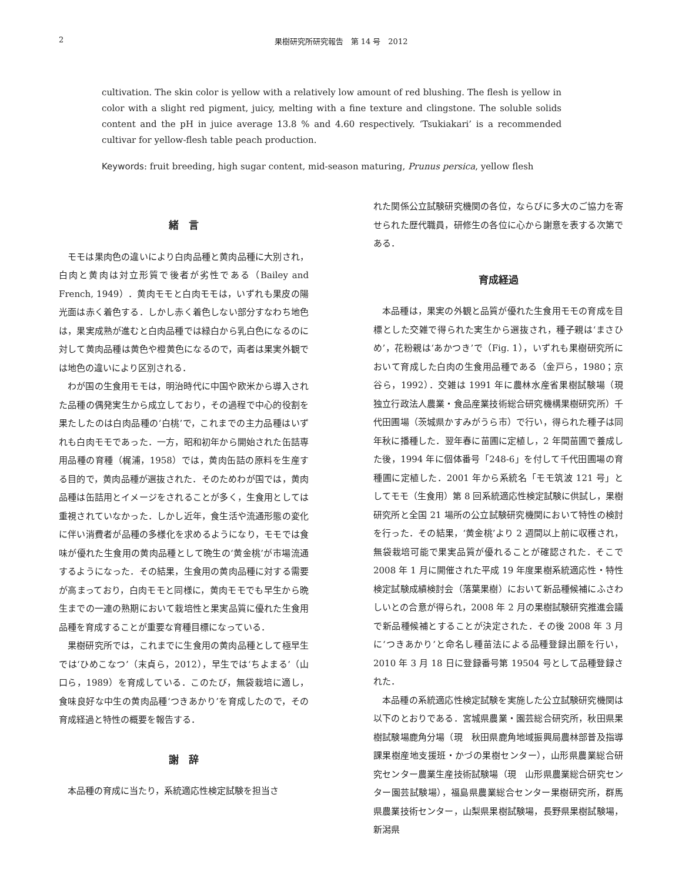2 果樹研究所研究報告　第 14 号　2012
cultivation. The skin color is yellow with a relatively low amount of red blushing. The flesh is yellow in color with a slight red pigment, juicy, melting with a fine texture and clingstone. The soluble solids content and the pH in juice average 13.8 % and 4.60 respectively. ‘Tsukiakari’ is a recommended cultivar for yellow-flesh table peach production.
Keywords: fruit breeding, high sugar content, mid-season maturing, Prunus persica, yellow flesh
緒　言
モモは果肉色の違いにより白肉品種と黄肉品種に大別され，白肉と黄肉は対立形質で後者が劣性である（Bailey and French, 1949）．黄肉モモと白肉モモは，いずれも果皮の陽光面は赤く着色する．しかし赤く着色しない部分すなわち地色は，果実成熟が進むと白肉品種では緑白から乳白色になるのに対して黄肉品種は黄色や橙黄色になるので，両者は果実外観では地色の違いにより区別される．
わが国の生食用モモは，明治時代に中国や欧米から導入された品種の偶発実生から成立しており，その過程で中心的役割を果たしたのは白肉品種の‘白桃’で，これまでの主力品種はいずれも白肉モモであった．一方，昭和初年から開始された缶詰専用品種の育種（梶浦，1958）では，黄肉缶詰の原料を生産する目的で，黄肉品種が選抜された．そのためわが国では，黄肉品種は缶詰用とイメージをされることが多く，生食用としては重視されていなかった．しかし近年，食生活や流通形態の変化に伴い消費者が品種の多様化を求めるようになり，モモでは食味が優れた生食用の黄肉品種として晩生の‘黄金桃’が市場流通するようになった．その結果，生食用の黄肉品種に対する需要が高まっており，白肉モモと同様に，黄肉モモでも早生から晩生までの一連の熟期において栽培性と果実品質に優れた生食用品種を育成することが重要な育種目標になっている．
果樹研究所では，これまでに生食用の黄肉品種として極早生では‘ひめこなつ’（末貞ら，2012），早生では‘ちよまる’（山口ら，1989）を育成している．このたび，無袋栽培に適し，食味良好な中生の黄肉品種‘つきあかり’を育成したので，その育成経過と特性の概要を報告する．
謝　辞
本品種の育成に当たり，系統適応性検定試験を担当さ
れた関係公立試験研究機関の各位，ならびに多大のご協力を寄せられた歴代職員，研修生の各位に心から謝意を表する次第である．
育成経過
本品種は，果実の外観と品質が優れた生食用モモの育成を目標とした交雑で得られた実生から選抜され，種子親は‘まさひめ’，花粉親は‘あかつき’で（Fig. 1），いずれも果樹研究所において育成した白肉の生食用品種である（金戸ら，1980；京谷ら，1992）．交雑は 1991 年に農林水産省果樹試験場（現　独立行政法人農業・食品産業技術総合研究機構果樹研究所）千代田圃場（茨城県かすみがうら市）で行い，得られた種子は同年秋に播種した．翌年春に苗圃に定植し，2 年間苗圃で養成した後，1994 年に個体番号「248-6」を付して千代田圃場の育種圃に定植した．2001 年から系統名「モモ筑波 121 号」としてモモ（生食用）第 8 回系統適応性検定試験に供試し，果樹研究所と全国 21 場所の公立試験研究機関において特性の検討を行った．その結果，‘黄金桃’より 2 週間以上前に収穫され，無袋栽培可能で果実品質が優れることが確認された．そこで 2008 年 1 月に開催された平成 19 年度果樹系統適応性・特性検定試験成績検討会（落葉果樹）において新品種候補にふさわしいとの合意が得られ，2008 年 2 月の果樹試験研究推進会議で新品種候補とすることが決定された．その後 2008 年 3 月に‘つきあかり’と命名し種苗法による品種登録出願を行い，2010 年 3 月 18 日に登録番号第 19504 号として品種登録された．
本品種の系統適応性検定試験を実施した公立試験研究機関は以下のとおりである．宮城県農業・園芸総合研究所，秋田県果樹試験場鹿角分場（現　秋田県鹿角地域振興局農林部普及指導課果樹産地支援班・かづの果樹センター），山形県農業総合研究センター農業生産技術試験場（現　山形県農業総合研究センター園芸試験場），福島県農業総合センター果樹研究所，群馬県農業技術センター，山梨県果樹試験場，長野県果樹試験場，新潟県